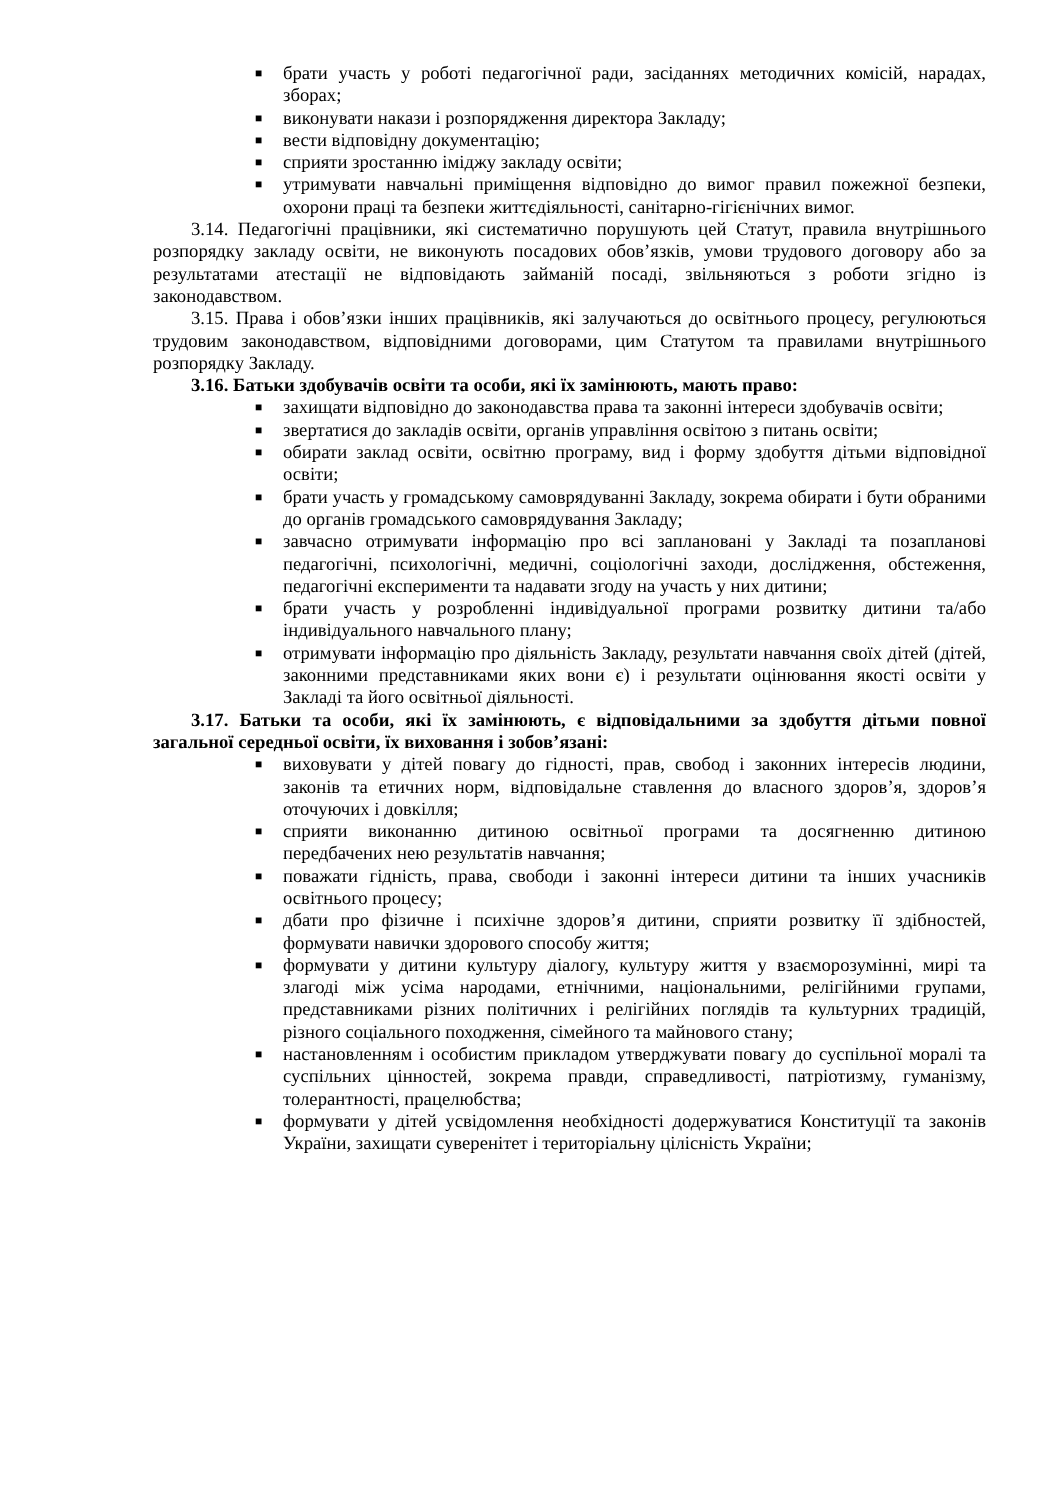■ брати участь у роботі педагогічної ради, засіданнях методичних комісій, нарадах, зборах;
■ виконувати накази і розпорядження директора Закладу;
■ вести відповідну документацію;
■ сприяти зростанню іміджу закладу освіти;
■ утримувати навчальні приміщення відповідно до вимог правил пожежної безпеки, охорони праці та безпеки життєдіяльності, санітарно-гігієнічних вимог.
3.14. Педагогічні працівники, які систематично порушують цей Статут, правила внутрішнього розпорядку закладу освіти, не виконують посадових обов’язків, умови трудового договору або за результатами атестації не відповідають займаній посаді, звільняються з роботи згідно із законодавством.
3.15. Права і обов’язки інших працівників, які залучаються до освітнього процесу, регулюються трудовим законодавством, відповідними договорами, цим Статутом та правилами внутрішнього розпорядку Закладу.
3.16. Батьки здобувачів освіти та особи, які їх замінюють, мають право:
■ захищати відповідно до законодавства права та законні інтереси здобувачів освіти;
■ звертатися до закладів освіти, органів управління освітою з питань освіти;
■ обирати заклад освіти, освітню програму, вид і форму здобуття дітьми відповідної освіти;
■ брати участь у громадському самоврядуванні Закладу, зокрема обирати і бути обраними до органів громадського самоврядування Закладу;
■ завчасно отримувати інформацію про всі заплановані у Закладі та позапланові педагогічні, психологічні, медичні, соціологічні заходи, дослідження, обстеження, педагогічні експерименти та надавати згоду на участь у них дитини;
■ брати участь у розробленні індивідуальної програми розвитку дитини та/або індивідуального навчального плану;
■ отримувати інформацію про діяльність Закладу, результати навчання своїх дітей (дітей, законними представниками яких вони є) і результати оцінювання якості освіти у Закладі та його освітньої діяльності.
3.17. Батьки та особи, які їх замінюють, є відповідальними за здобуття дітьми повної загальної середньої освіти, їх виховання і зобов’язані:
■ виховувати у дітей повагу до гідності, прав, свобод і законних інтересів людини, законів та етичних норм, відповідальне ставлення до власного здоров’я, здоров’я оточуючих і довкілля;
■ сприяти виконанню дитиною освітньої програми та досягненню дитиною передбачених нею результатів навчання;
■ поважати гідність, права, свободи і законні інтереси дитини та інших учасників освітнього процесу;
■ дбати про фізичне і психічне здоров’я дитини, сприяти розвитку її здібностей, формувати навички здорового способу життя;
■ формувати у дитини культуру діалогу, культуру життя у взаєморозумінні, мирі та злагоді між усіма народами, етнічними, національними, релігійними групами, представниками різних політичних і релігійних поглядів та культурних традицій, різного соціального походження, сімейного та майнового стану;
■ настановленням і особистим прикладом утверджувати повагу до суспільної моралі та суспільних цінностей, зокрема правди, справедливості, патріотизму, гуманізму, толерантності, працелюбства;
■ формувати у дітей усвідомлення необхідності додержуватися Конституції та законів України, захищати суверенітет і територіальну цілісність України;